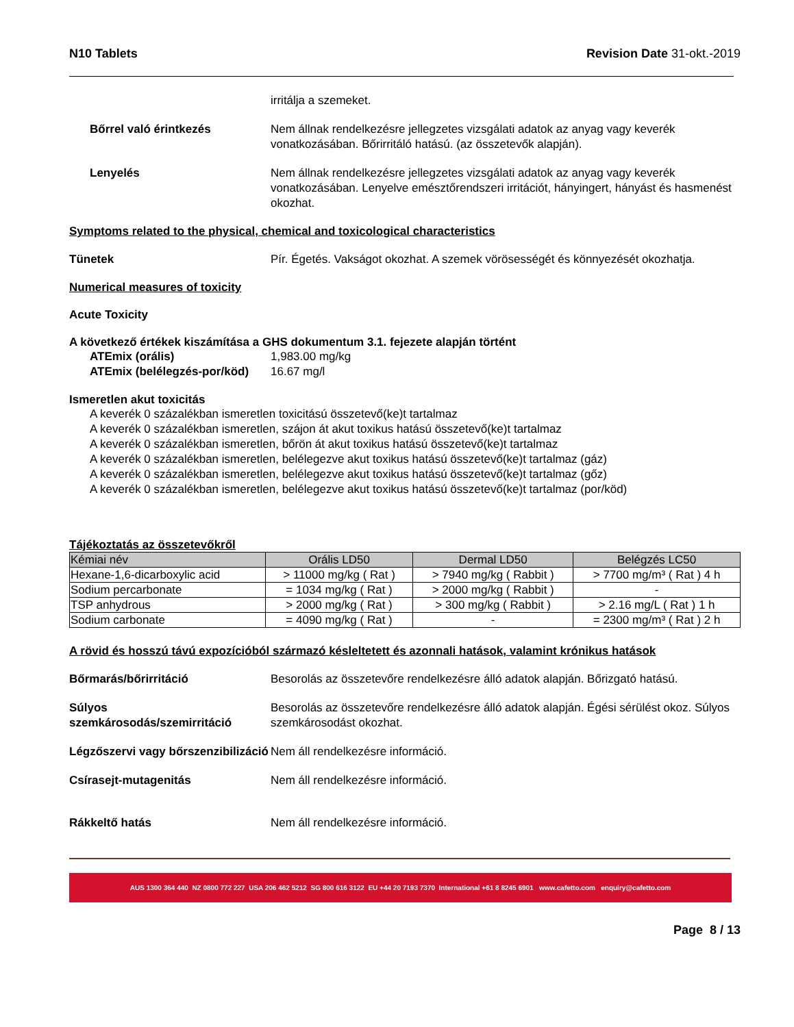N10 Tablets Revision Date 31-okt.-2019
irritálja a szemeket.
Bőrrel való érintkezés Nem állnak rendelkezésre jellegzetes vizsgálati adatok az anyag vagy keverék vonatkozásában. Bőrirritáló hatású. (az összetevők alapján).
Lenyelés Nem állnak rendelkezésre jellegzetes vizsgálati adatok az anyag vagy keverék vonatkozásában. Lenyelve emésztőrendszeri irritációt, hányingert, hányást és hasmenést okozhat.
Symptoms related to the physical, chemical and toxicological characteristics
Tünetek Pír. Égetés. Vakságot okozhat. A szemek vörösességét és könnyezését okozhatja.
Numerical measures of toxicity
Acute Toxicity
A következő értékek kiszámítása a GHS dokumentum 3.1. fejezete alapján történt
ATEmix (orális) 1,983.00 mg/kg
ATEmix (belélegzés-por/köd)
16.67 mg/l
Ismeretlen akut toxicitás
A keverék 0 százalékban ismeretlen toxicitású összetevő(ke)t tartalmaz
A keverék 0 százalékban ismeretlen, szájon át akut toxikus hatású összetevő(ke)t tartalmaz
A keverék 0 százalékban ismeretlen, bőrön át akut toxikus hatású összetevő(ke)t tartalmaz
A keverék 0 százalékban ismeretlen, belélegezve akut toxikus hatású összetevő(ke)t tartalmaz (gáz)
A keverék 0 százalékban ismeretlen, belélegezve akut toxikus hatású összetevő(ke)t tartalmaz (gőz)
A keverék 0 százalékban ismeretlen, belélegezve akut toxikus hatású összetevő(ke)t tartalmaz (por/köd)
Tájékoztatás az összetevőkről
| Kémiai név | Orális LD50 | Dermal LD50 | Belégzés LC50 |
| --- | --- | --- | --- |
| Hexane-1,6-dicarboxylic acid | > 11000 mg/kg ( Rat ) | > 7940 mg/kg ( Rabbit ) | > 7700 mg/m³ ( Rat ) 4 h |
| Sodium percarbonate | = 1034 mg/kg ( Rat ) | > 2000 mg/kg ( Rabbit ) | - |
| TSP anhydrous | > 2000 mg/kg ( Rat ) | > 300 mg/kg ( Rabbit ) | > 2.16 mg/L ( Rat ) 1 h |
| Sodium carbonate | = 4090 mg/kg ( Rat ) | - | = 2300 mg/m³ ( Rat ) 2 h |
A rövid és hosszú távú expozícióból származó késleltetett és azonnali hatások, valamint krónikus hatások
Bőrmarás/bőrirritáció Besorolás az összetevőre rendelkezésre álló adatok alapján. Bőrizgató hatású.
Súlyos szemkárosodás/szemirritáció
Besorolás az összetevőre rendelkezésre álló adatok alapján. Égési sérülést okoz. Súlyos szemkárosodást okozhat.
Légzőszervi vagy bőrszenzibilizáció
Nem áll rendelkezésre információ.
Csírasejt-mutagenitás Nem áll rendelkezésre információ.
Rákkeltő hatás Nem áll rendelkezésre információ.
AUS 1300 364 440 NZ 0800 772 227 USA 206 462 5212 SG 800 616 3122 EU +44 20 7193 7370 International +61 8 8245 6901 www.cafetto.com enquiry@cafetto.com
Page 8 / 13